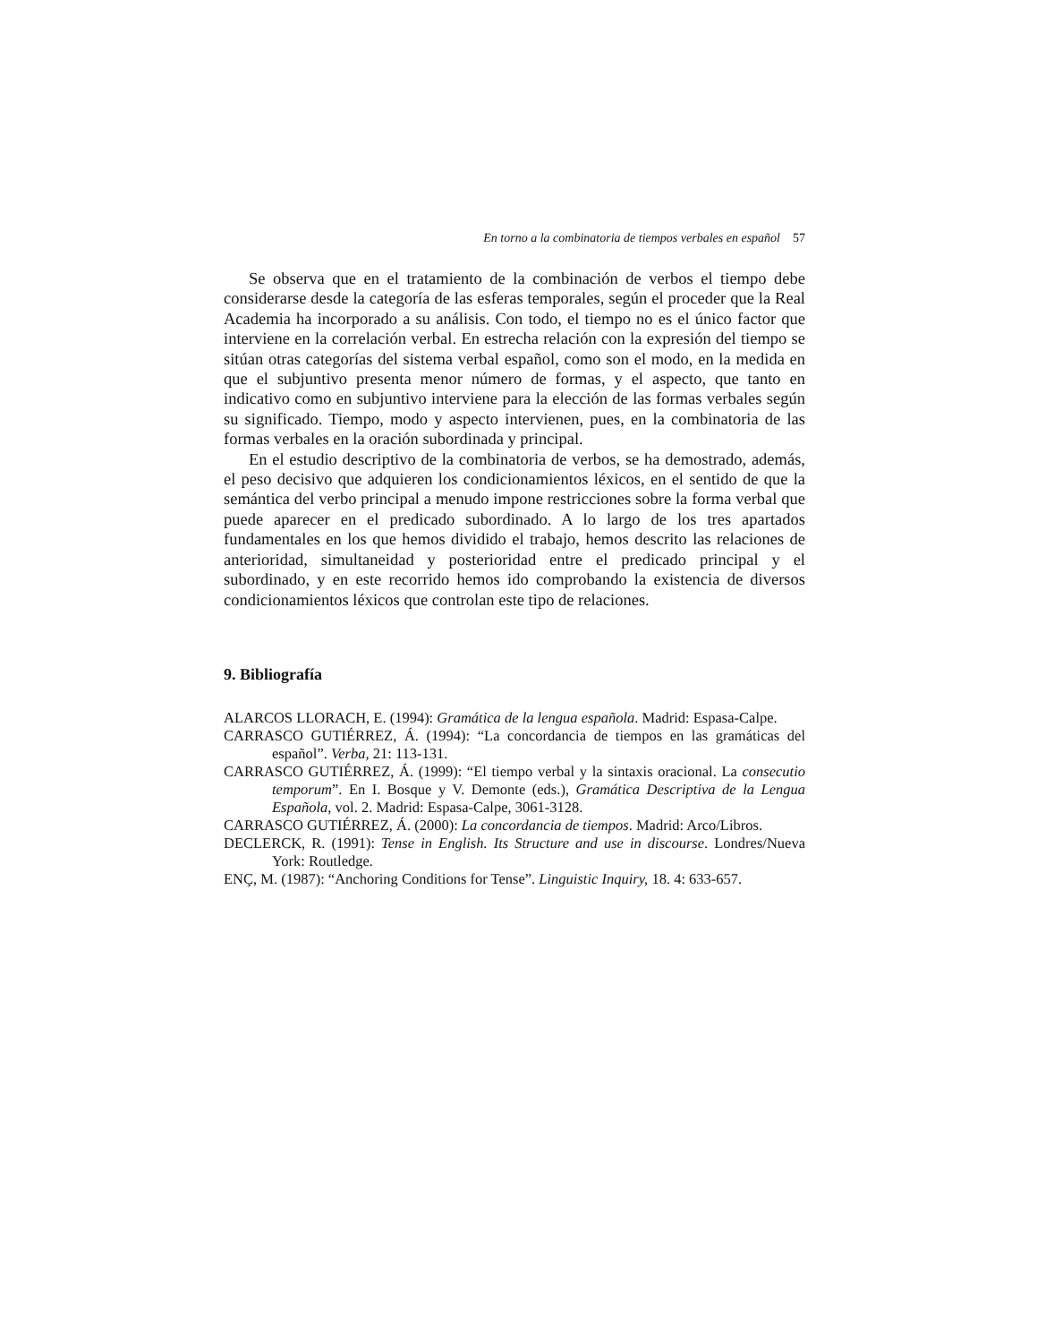En torno a la combinatoria de tiempos verbales en español 57
Se observa que en el tratamiento de la combinación de verbos el tiempo debe considerarse desde la categoría de las esferas temporales, según el proceder que la Real Academia ha incorporado a su análisis. Con todo, el tiempo no es el único factor que interviene en la correlación verbal. En estrecha relación con la expresión del tiempo se sitúan otras categorías del sistema verbal español, como son el modo, en la medida en que el subjuntivo presenta menor número de formas, y el aspecto, que tanto en indicativo como en subjuntivo interviene para la elección de las formas verbales según su significado. Tiempo, modo y aspecto intervienen, pues, en la combinatoria de las formas verbales en la oración subordinada y principal.
En el estudio descriptivo de la combinatoria de verbos, se ha demostrado, además, el peso decisivo que adquieren los condicionamientos léxicos, en el sentido de que la semántica del verbo principal a menudo impone restricciones sobre la forma verbal que puede aparecer en el predicado subordinado. A lo largo de los tres apartados fundamentales en los que hemos dividido el trabajo, hemos descrito las relaciones de anterioridad, simultaneidad y posterioridad entre el predicado principal y el subordinado, y en este recorrido hemos ido comprobando la existencia de diversos condicionamientos léxicos que controlan este tipo de relaciones.
9. Bibliografía
ALARCOS LLORACH, E. (1994): Gramática de la lengua española. Madrid: Espasa-Calpe.
CARRASCO GUTIÉRREZ, Á. (1994): “La concordancia de tiempos en las gramáticas del español”. Verba, 21: 113-131.
CARRASCO GUTIÉRREZ, Á. (1999): “El tiempo verbal y la sintaxis oracional. La consecutio temporum”. En I. Bosque y V. Demonte (eds.), Gramática Descriptiva de la Lengua Española, vol. 2. Madrid: Espasa-Calpe, 3061-3128.
CARRASCO GUTIÉRREZ, Á. (2000): La concordancia de tiempos. Madrid: Arco/Libros.
DECLERCK, R. (1991): Tense in English. Its Structure and use in discourse. Londres/Nueva York: Routledge.
ENÇ, M. (1987): “Anchoring Conditions for Tense”. Linguistic Inquiry, 18. 4: 633-657.